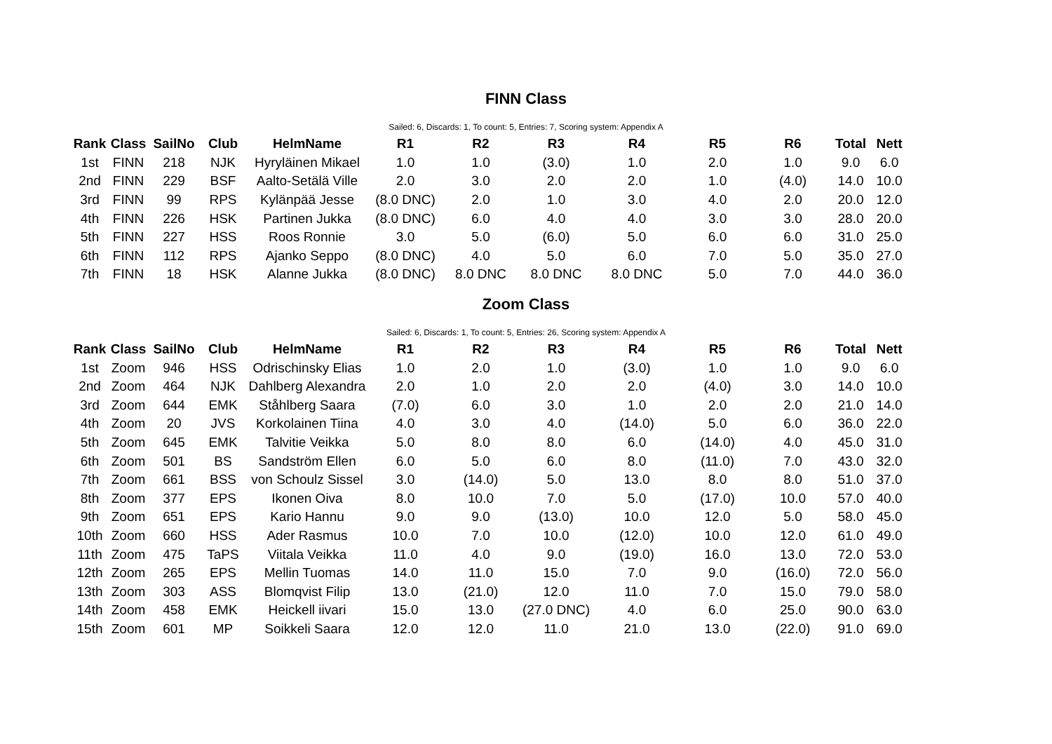FINN Class
Sailed: 6, Discards: 1, To count: 5, Entries: 7, Scoring system: Appendix A
| Rank | Class | SailNo | Club | HelmName | R1 | R2 | R3 | R4 | R5 | R6 | Total | Nett |
| --- | --- | --- | --- | --- | --- | --- | --- | --- | --- | --- | --- | --- |
| 1st | FINN | 218 | NJK | Hyryläinen Mikael | 1.0 | 1.0 | (3.0) | 1.0 | 2.0 | 1.0 | 9.0 | 6.0 |
| 2nd | FINN | 229 | BSF | Aalto-Setälä Ville | 2.0 | 3.0 | 2.0 | 2.0 | 1.0 | (4.0) | 14.0 | 10.0 |
| 3rd | FINN | 99 | RPS | Kylänpää Jesse | (8.0 DNC) | 2.0 | 1.0 | 3.0 | 4.0 | 2.0 | 20.0 | 12.0 |
| 4th | FINN | 226 | HSK | Partinen Jukka | (8.0 DNC) | 6.0 | 4.0 | 4.0 | 3.0 | 3.0 | 28.0 | 20.0 |
| 5th | FINN | 227 | HSS | Roos Ronnie | 3.0 | 5.0 | (6.0) | 5.0 | 6.0 | 6.0 | 31.0 | 25.0 |
| 6th | FINN | 112 | RPS | Ajanko Seppo | (8.0 DNC) | 4.0 | 5.0 | 6.0 | 7.0 | 5.0 | 35.0 | 27.0 |
| 7th | FINN | 18 | HSK | Alanne Jukka | (8.0 DNC) | 8.0 DNC | 8.0 DNC | 8.0 DNC | 5.0 | 7.0 | 44.0 | 36.0 |
Zoom Class
Sailed: 6, Discards: 1, To count: 5, Entries: 26, Scoring system: Appendix A
| Rank | Class | SailNo | Club | HelmName | R1 | R2 | R3 | R4 | R5 | R6 | Total | Nett |
| --- | --- | --- | --- | --- | --- | --- | --- | --- | --- | --- | --- | --- |
| 1st | Zoom | 946 | HSS | Odrischinsky Elias | 1.0 | 2.0 | 1.0 | (3.0) | 1.0 | 1.0 | 9.0 | 6.0 |
| 2nd | Zoom | 464 | NJK | Dahlberg Alexandra | 2.0 | 1.0 | 2.0 | 2.0 | (4.0) | 3.0 | 14.0 | 10.0 |
| 3rd | Zoom | 644 | EMK | Ståhlberg Saara | (7.0) | 6.0 | 3.0 | 1.0 | 2.0 | 2.0 | 21.0 | 14.0 |
| 4th | Zoom | 20 | JVS | Korkolainen Tiina | 4.0 | 3.0 | 4.0 | (14.0) | 5.0 | 6.0 | 36.0 | 22.0 |
| 5th | Zoom | 645 | EMK | Talvitie Veikka | 5.0 | 8.0 | 8.0 | 6.0 | (14.0) | 4.0 | 45.0 | 31.0 |
| 6th | Zoom | 501 | BS | Sandström Ellen | 6.0 | 5.0 | 6.0 | 8.0 | (11.0) | 7.0 | 43.0 | 32.0 |
| 7th | Zoom | 661 | BSS | von Schoulz Sissel | 3.0 | (14.0) | 5.0 | 13.0 | 8.0 | 8.0 | 51.0 | 37.0 |
| 8th | Zoom | 377 | EPS | Ikonen Oiva | 8.0 | 10.0 | 7.0 | 5.0 | (17.0) | 10.0 | 57.0 | 40.0 |
| 9th | Zoom | 651 | EPS | Kario Hannu | 9.0 | 9.0 | (13.0) | 10.0 | 12.0 | 5.0 | 58.0 | 45.0 |
| 10th | Zoom | 660 | HSS | Ader Rasmus | 10.0 | 7.0 | 10.0 | (12.0) | 10.0 | 12.0 | 61.0 | 49.0 |
| 11th | Zoom | 475 | TaPS | Viitala Veikka | 11.0 | 4.0 | 9.0 | (19.0) | 16.0 | 13.0 | 72.0 | 53.0 |
| 12th | Zoom | 265 | EPS | Mellin Tuomas | 14.0 | 11.0 | 15.0 | 7.0 | 9.0 | (16.0) | 72.0 | 56.0 |
| 13th | Zoom | 303 | ASS | Blomqvist Filip | 13.0 | (21.0) | 12.0 | 11.0 | 7.0 | 15.0 | 79.0 | 58.0 |
| 14th | Zoom | 458 | EMK | Heickell iivari | 15.0 | 13.0 | (27.0 DNC) | 4.0 | 6.0 | 25.0 | 90.0 | 63.0 |
| 15th | Zoom | 601 | MP | Soikkeli Saara | 12.0 | 12.0 | 11.0 | 21.0 | 13.0 | (22.0) | 91.0 | 69.0 |